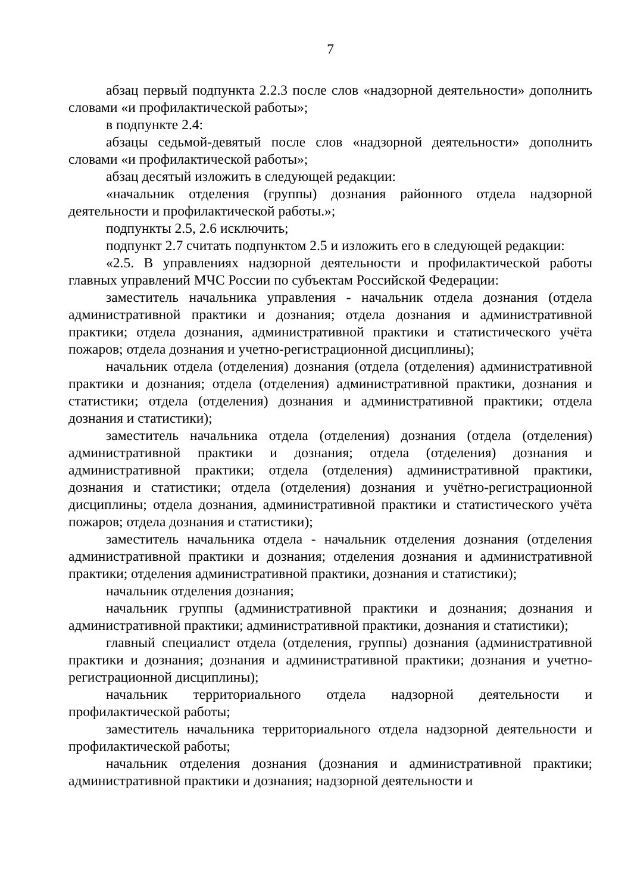7
абзац первый подпункта 2.2.3 после слов «надзорной деятельности» дополнить словами «и профилактической работы»;
в подпункте 2.4:
абзацы седьмой-девятый после слов «надзорной деятельности» дополнить словами «и профилактической работы»;
абзац десятый изложить в следующей редакции:
«начальник отделения (группы) дознания районного отдела надзорной деятельности и профилактической работы.»;
подпункты 2.5, 2.6 исключить;
подпункт 2.7 считать подпунктом 2.5 и изложить его в следующей редакции:
«2.5. В управлениях надзорной деятельности и профилактической работы главных управлений МЧС России по субъектам Российской Федерации:
заместитель начальника управления - начальник отдела дознания (отдела административной практики и дознания; отдела дознания и административной практики; отдела дознания, административной практики и статистического учёта пожаров; отдела дознания и учетно-регистрационной дисциплины);
начальник отдела (отделения) дознания (отдела (отделения) административной практики и дознания; отдела (отделения) административной практики, дознания и статистики; отдела (отделения) дознания и административной практики; отдела дознания и статистики);
заместитель начальника отдела (отделения) дознания (отдела (отделения) административной практики и дознания; отдела (отделения) дознания и административной практики; отдела (отделения) административной практики, дознания и статистики; отдела (отделения) дознания и учётно-регистрационной дисциплины; отдела дознания, административной практики и статистического учёта пожаров; отдела дознания и статистики);
заместитель начальника отдела - начальник отделения дознания (отделения административной практики и дознания; отделения дознания и административной практики; отделения административной практики, дознания и статистики);
начальник отделения дознания;
начальник группы (административной практики и дознания; дознания и административной практики; административной практики, дознания и статистики);
главный специалист отдела (отделения, группы) дознания (административной практики и дознания; дознания и административной практики; дознания и учетно-регистрационной дисциплины);
начальник территориального отдела надзорной деятельности и профилактической работы;
заместитель начальника территориального отдела надзорной деятельности и профилактической работы;
начальник отделения дознания (дознания и административной практики; административной практики и дознания; надзорной деятельности и